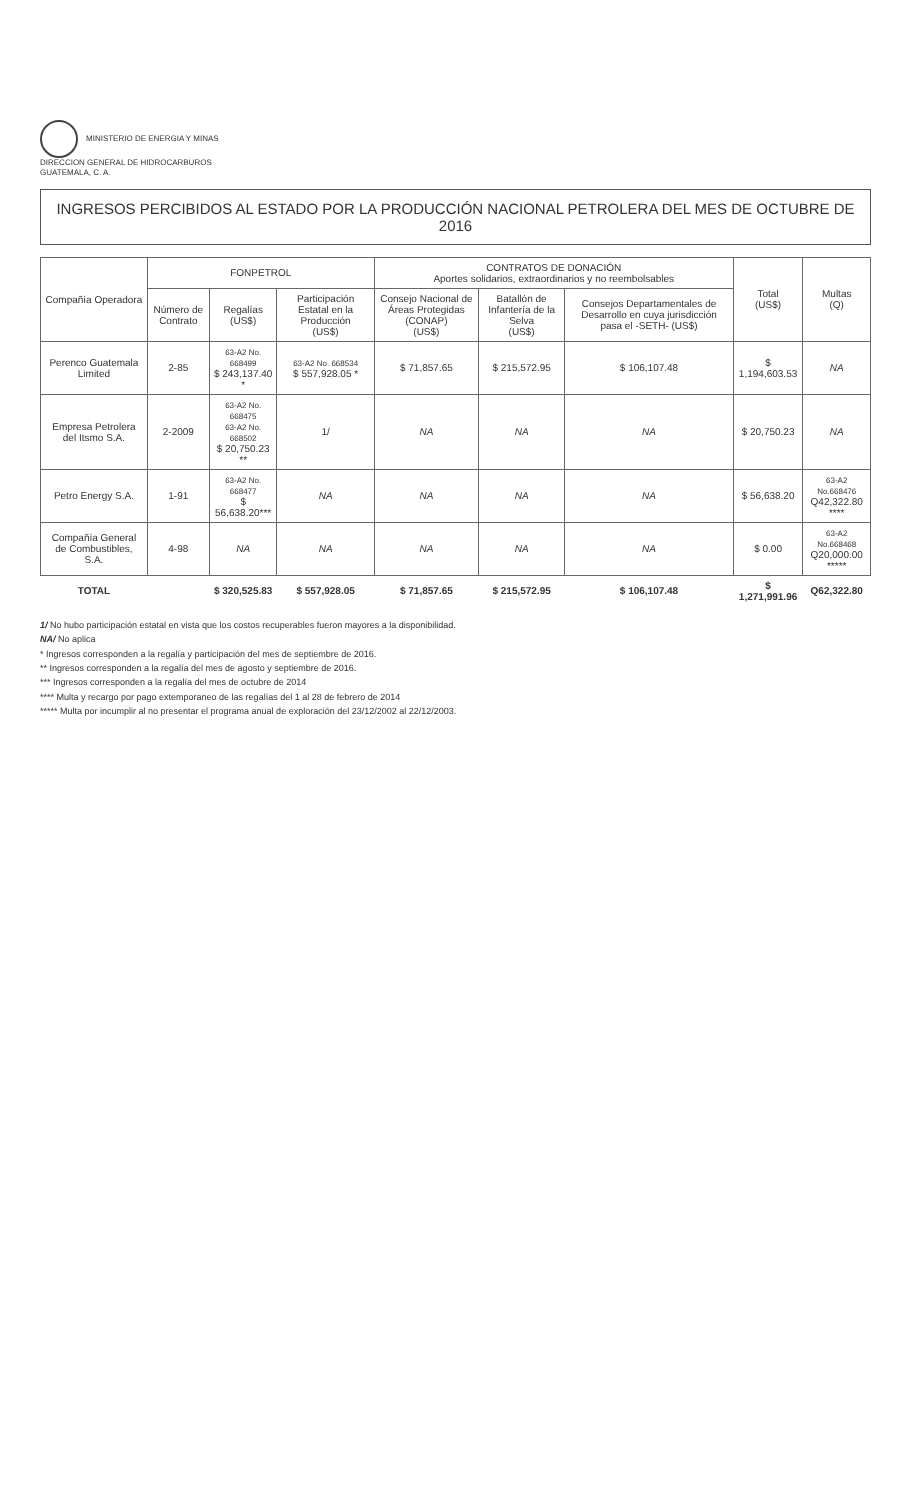MINISTERIO DE ENERGIA Y MINAS
DIRECCION GENERAL DE HIDROCARBUROS
GUATEMALA, C. A.
INGRESOS PERCIBIDOS AL ESTADO POR LA PRODUCCIÓN NACIONAL PETROLERA DEL MES DE OCTUBRE DE 2016
| Compañía Operadora | FONPETROL | | | CONTRATOS DE DONACIÓN Aportes solidarios, extraordinarios y no reembolsables | | | Total (US$) | Multas (Q) |
| --- | --- | --- | --- | --- | --- | --- | --- | --- |
| | Número de Contrato | Regalías (US$) | Participación Estatal en la Producción (US$) | Consejo Nacional de Áreas Protegidas (CONAP) (US$) | Batallón de Infantería de la Selva (US$) | Consejos Departamentales de Desarrollo en cuya jurisdicción pasa el -SETH- (US$) | | |
| Perenco Guatemala Limited | 2-85 | 63-A2 No. 668499 $ 243,137.40 * | 63-A2 No. 668534 $ 557,928.05 * | $ 71,857.65 | $ 215,572.95 | $ 106,107.48 | $ 1,194,603.53 | NA |
| Empresa Petrolera del Itsmo S.A. | 2-2009 | 63-A2 No. 668475 63-A2 No. 668502 $ 20,750.23 ** | 1/ | NA | NA | NA | $ 20,750.23 | NA |
| Petro Energy S.A. | 1-91 | 63-A2 No. 668477 $ 56,638.20*** | NA | NA | NA | NA | $ 56,638.20 | 63-A2 No.668476 Q42,322.80 **** |
| Compañía General de Combustibles, S.A. | 4-98 | NA | NA | NA | NA | NA | $ 0.00 | 63-A2 No.668468 Q20,000.00 ***** |
| TOTAL | | $ 320,525.83 | $ 557,928.05 | $ 71,857.65 | $ 215,572.95 | $ 106,107.48 | $ 1,271,991.96 | Q62,322.80 |
1/ No hubo participación estatal en vista que los costos recuperables fueron mayores a la disponibilidad.
NA/ No aplica
* Ingresos corresponden a la regalía y participación del mes de septiembre de 2016.
** Ingresos corresponden a la regalía del mes de agosto y septiembre de 2016.
*** Ingresos corresponden a la regalía del mes de octubre de 2014
**** Multa y recargo por pago extemporaneo de las regalías del 1 al 28 de febrero de 2014
***** Multa por incumplir al no presentar el programa anual de exploración del 23/12/2002 al 22/12/2003.